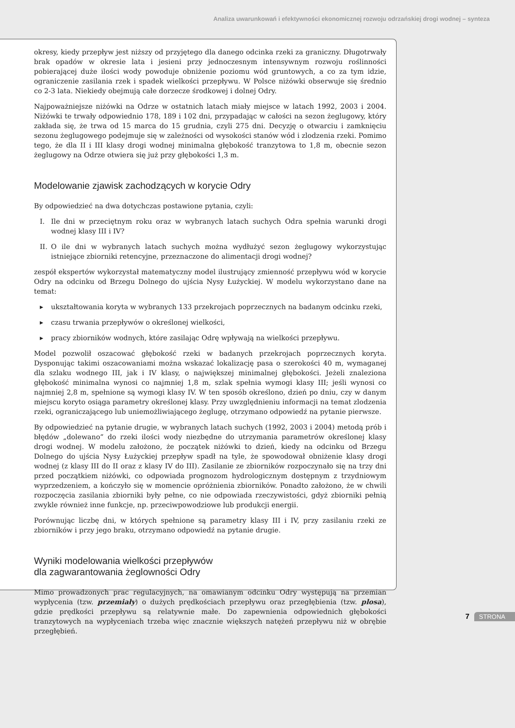Analiza uwarunkowań i efektywności ekonomicznej rozwoju odrzańskiej drogi wodnej – synteza
okresy, kiedy przepływ jest niższy od przyjętego dla danego odcinka rzeki za graniczny. Długotrwały brak opadów w okresie lata i jesieni przy jednoczesnym intensywnym rozwoju roślinności pobierającej duże ilości wody powoduje obniżenie poziomu wód gruntowych, a co za tym idzie, ograniczenie zasilania rzek i spadek wielkości przepływu. W Polsce niżówki obserwuje się średnio co 2-3 lata. Niekiedy obejmują całe dorzecze środkowej i dolnej Odry.
Najpoważniejsze niżówki na Odrze w ostatnich latach miały miejsce w latach 1992, 2003 i 2004. Niżówki te trwały odpowiednio 178, 189 i 102 dni, przypadając w całości na sezon żeglugowy, który zakłada się, że trwa od 15 marca do 15 grudnia, czyli 275 dni. Decyzję o otwarciu i zamknięciu sezonu żeglugowego podejmuje się w zależności od wysokości stanów wód i zlodzenia rzeki. Pomimo tego, że dla II i III klasy drogi wodnej minimalna głębokość tranzytowa to 1,8 m, obecnie sezon żeglugowy na Odrze otwiera się już przy głębokości 1,3 m.
Modelowanie zjawisk zachodzących w korycie Odry
By odpowiedzieć na dwa dotychczas postawione pytania, czyli:
I. Ile dni w przeciętnym roku oraz w wybranych latach suchych Odra spełnia warunki drogi wodnej klasy III i IV?
II. O ile dni w wybranych latach suchych można wydłużyć sezon żeglugowy wykorzystując istniejące zbiorniki retencyjne, przeznaczone do alimentacji drogi wodnej?
zespół ekspertów wykorzystał matematyczny model ilustrujący zmienność przepływu wód w korycie Odry na odcinku od Brzegu Dolnego do ujścia Nysy Łużyckiej. W modelu wykorzystano dane na temat:
▸ ukształtowania koryta w wybranych 133 przekrojach poprzecznych na badanym odcinku rzeki,
▸ czasu trwania przepływów o określonej wielkości,
▸ pracy zbiorników wodnych, które zasilając Odrę wpływają na wielkości przepływu.
Model pozwolił oszacować głębokość rzeki w badanych przekrojach poprzecznych koryta. Dysponując takimi oszacowaniami można wskazać lokalizację pasa o szerokości 40 m, wymaganej dla szlaku wodnego III, jak i IV klasy, o największej minimalnej głębokości. Jeżeli znaleziona głębokość minimalna wynosi co najmniej 1,8 m, szlak spełnia wymogi klasy III; jeśli wynosi co najmniej 2,8 m, spełnione są wymogi klasy IV. W ten sposób określono, dzień po dniu, czy w danym miejscu koryto osiąga parametry określonej klasy. Przy uwzględnieniu informacji na temat zlodzenia rzeki, ograniczającego lub uniemożliwiającego żeglugę, otrzymano odpowiedź na pytanie pierwsze.
By odpowiedzieć na pytanie drugie, w wybranych latach suchych (1992, 2003 i 2004) metodą prób i błędów „dolewano” do rzeki ilości wody niezbędne do utrzymania parametrów określonej klasy drogi wodnej. W modelu założono, że początek niżówki to dzień, kiedy na odcinku od Brzegu Dolnego do ujścia Nysy Łużyckiej przepływ spadł na tyle, że spowodował obniżenie klasy drogi wodnej (z klasy III do II oraz z klasy IV do III). Zasilanie ze zbiorników rozpoczynało się na trzy dni przed początkiem niżówki, co odpowiada prognozom hydrologicznym dostępnym z trzydniowym wyprzedzeniem, a kończyło się w momencie opróżnienia zbiorników. Ponadto założono, że w chwili rozpoczęcia zasilania zbiorniki były pełne, co nie odpowiada rzeczywistości, gdyż zbiorniki pełnią zwykle również inne funkcje, np. przeciwpowodziowe lub produkcji energii.
Porównując liczbę dni, w których spełnione są parametry klasy III i IV, przy zasilaniu rzeki ze zbiorników i przy jego braku, otrzymano odpowiedź na pytanie drugie.
Wyniki modelowania wielkości przepływów
dla zagwarantowania żeglowności Odry
Mimo prowadzonych prac regulacyjnych, na omawianym odcinku Odry występują na przemian wypłycenia (tzw. przemiały) o dużych prędkościach przepływu oraz przegłębienia (tzw. plosa), gdzie prędkości przepływu są relatywnie małe. Do zapewnienia odpowiednich głębokości tranzytowych na wypłyceniach trzeba więc znacznie większych natężeń przepływu niż w obrębie przegłębień.
7 STRONA